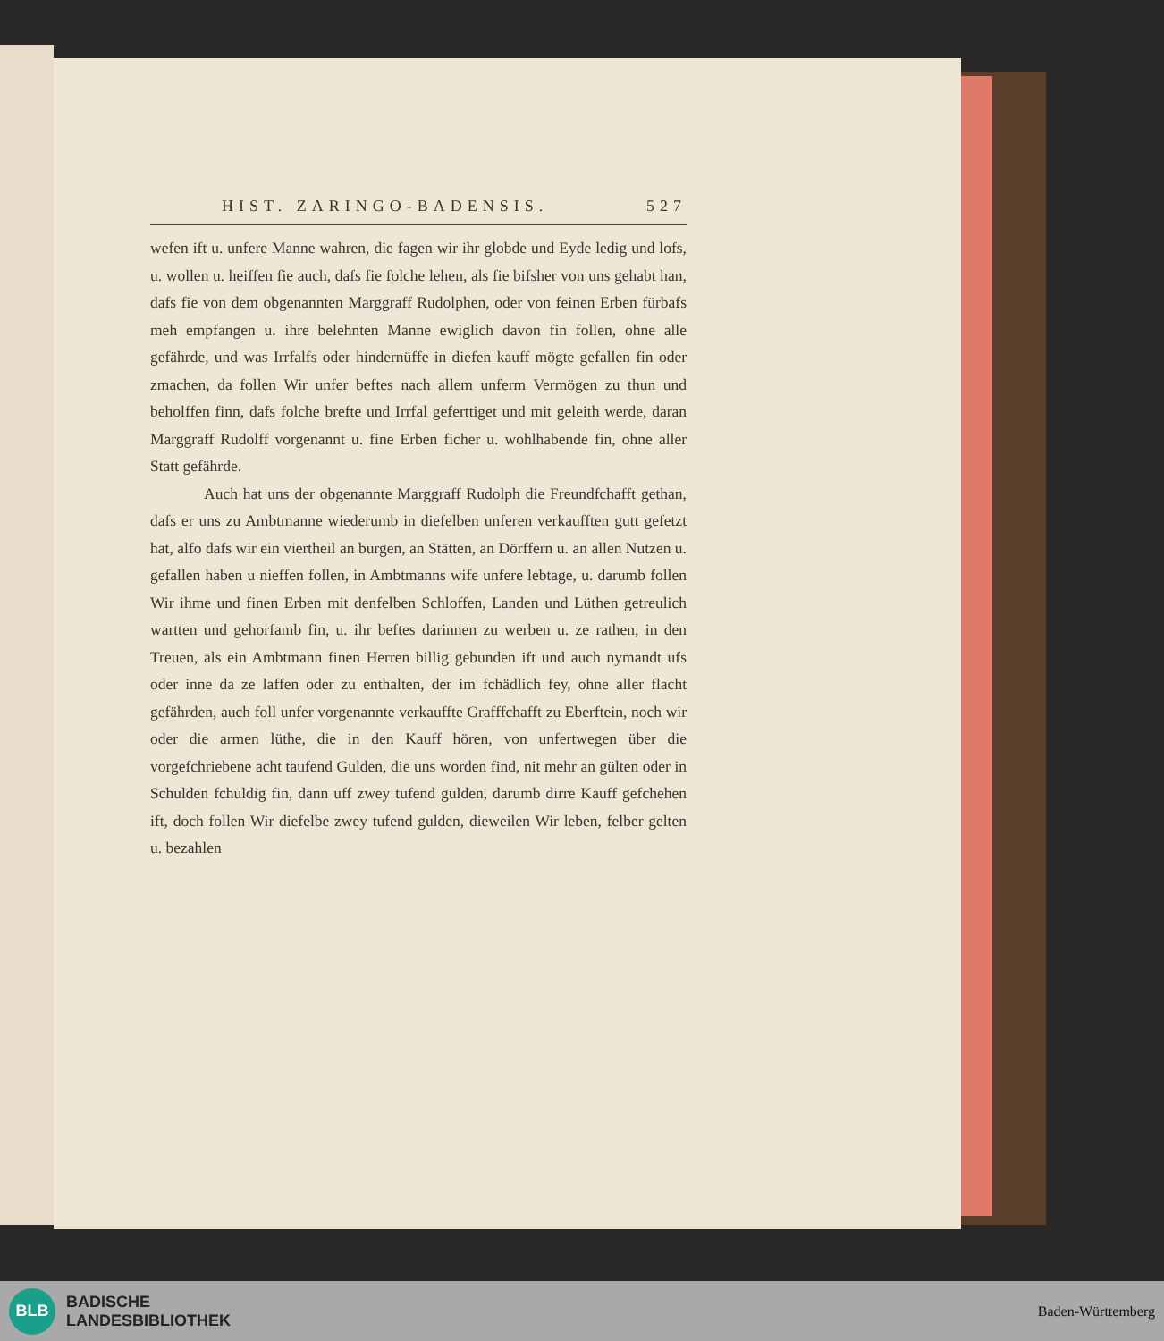HIST. ZARINGO-BADENSIS. 527
wefen ift u. unfere Manne wahren, die fagen wir ihr globde und Eyde ledig und lofs, u. wollen u. heiffen fie auch, dafs fie folche lehen, als fie bifsher von uns gehabt han, dafs fie von dem obgenannten Marggraff Rudolphen, oder von feinen Erben fürbafs meh empfangen u. ihre belehnten Manne ewiglich davon fin follen, ohne alle gefährde, und was Irrfalfs oder hindernüffe in diefen kauff mögte gefallen fin oder zmachen, da follen Wir unfer beftes nach allem unferm Vermögen zu thun und beholffen finn, dafs folche brefte und Irrfal geferttiget und mit geleith werde, daran Marggraff Rudolff vorgenannt u. fine Erben ficher u. wohlhabende fin, ohne aller Statt gefährde.
Auch hat uns der obgenannte Marggraff Rudolph die Freundfchafft gethan, dafs er uns zu Ambtmanne wiederumb in diefelben unferen verkaufften gutt gefetzt hat, alfo dafs wir ein viertheil an burgen, an Stätten, an Dörffern u. an allen Nutzen u. gefallen haben u nieffen follen, in Ambtmanns wife unfere lebtage, u. darumb follen Wir ihme und finen Erben mit denfelben Schloffen, Landen und Lüthen getreulich wartten und gehorfamb fin, u. ihr beftes darinnen zu werben u. ze rathen, in den Treuen, als ein Ambtmann finen Herren billig gebunden ift und auch nymandt ufs oder inne da ze laffen oder zu enthalten, der im fchädlich fey, ohne aller flacht gefährden, auch foll unfer vorgenannte verkauffte Grafffchafft zu Eberftein, noch wir oder die armen lüthe, die in den Kauff hören, von unfertwegen über die vorgefchriebene acht taufend Gulden, die uns worden find, nit mehr an gülten oder in Schulden fchuldig fin, dann uff zwey tufend gulden, darumb dirre Kauff gefchehen ift, doch follen Wir diefelbe zwey tufend gulden, dieweilen Wir leben, felber gelten u. bezahlen
BLB
BADISCHE
LANDESBIBLIOTHEK
Baden-Württemberg